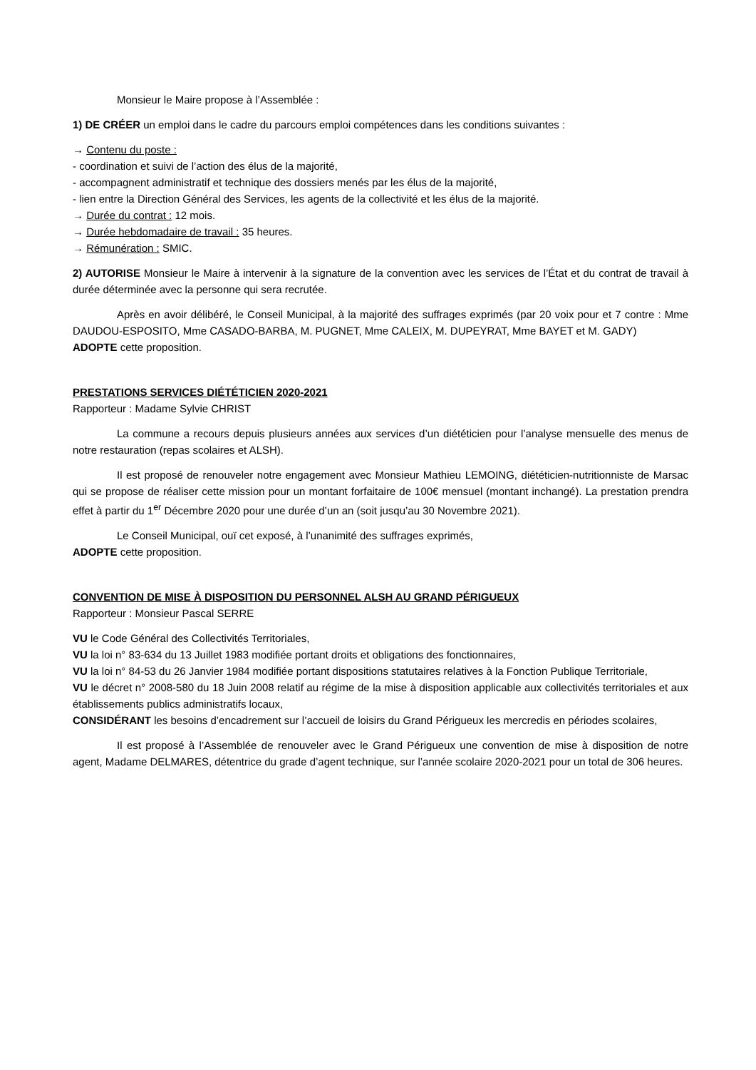Monsieur le Maire propose à l’Assemblée :
1) DE CRÉER un emploi dans le cadre du parcours emploi compétences dans les conditions suivantes :
→ Contenu du poste :
- coordination et suivi de l’action des élus de la majorité,
- accompagnent administratif et technique des dossiers menés par les élus de la majorité,
- lien entre la Direction Général des Services, les agents de la collectivité et les élus de la majorité.
→ Durée du contrat : 12 mois.
→ Durée hebdomadaire de travail : 35 heures.
→ Rémunération : SMIC.
2) AUTORISE Monsieur le Maire à intervenir à la signature de la convention avec les services de l’État et du contrat de travail à durée déterminée avec la personne qui sera recrutée.
Après en avoir délibéré, le Conseil Municipal, à la majorité des suffrages exprimés (par 20 voix pour et 7 contre : Mme DAUDOU-ESPOSITO, Mme CASADO-BARBA, M. PUGNET, Mme CALEIX, M. DUPEYRAT, Mme BAYET et M. GADY)
ADOPTE cette proposition.
PRESTATIONS SERVICES DIÉTÉTICIEN 2020-2021
Rapporteur : Madame Sylvie CHRIST
La commune a recours depuis plusieurs années aux services d’un diététicien pour l’analyse mensuelle des menus de notre restauration (repas scolaires et ALSH).
Il est proposé de renouveler notre engagement avec Monsieur Mathieu LEMOING, diététicien-nutritionniste de Marsac qui se propose de réaliser cette mission pour un montant forfaitaire de 100€ mensuel (montant inchangé). La prestation prendra effet à partir du 1<sup>er</sup> Décembre 2020 pour une durée d’un an (soit jusqu’au 30 Novembre 2021).
Le Conseil Municipal, ouï cet exposé, à l’unanimité des suffrages exprimés,
ADOPTE cette proposition.
CONVENTION DE MISE À DISPOSITION DU PERSONNEL ALSH AU GRAND PÉRIGUEUX
Rapporteur : Monsieur Pascal SERRE
VU le Code Général des Collectivités Territoriales,
VU la loi n° 83-634 du 13 Juillet 1983 modifiée portant droits et obligations des fonctionnaires,
VU la loi n° 84-53 du 26 Janvier 1984 modifiée portant dispositions statutaires relatives à la Fonction Publique Territoriale,
VU le décret n° 2008-580 du 18 Juin 2008 relatif au régime de la mise à disposition applicable aux collectivités territoriales et aux établissements publics administratifs locaux,
CONSIDÉRANT les besoins d’encadrement sur l’accueil de loisirs du Grand Périgueux les mercredis en périodes scolaires,
Il est proposé à l’Assemblée de renouveler avec le Grand Périgueux une convention de mise à disposition de notre agent, Madame DELMARES, détentrice du grade d’agent technique, sur l’année scolaire 2020-2021 pour un total de 306 heures.